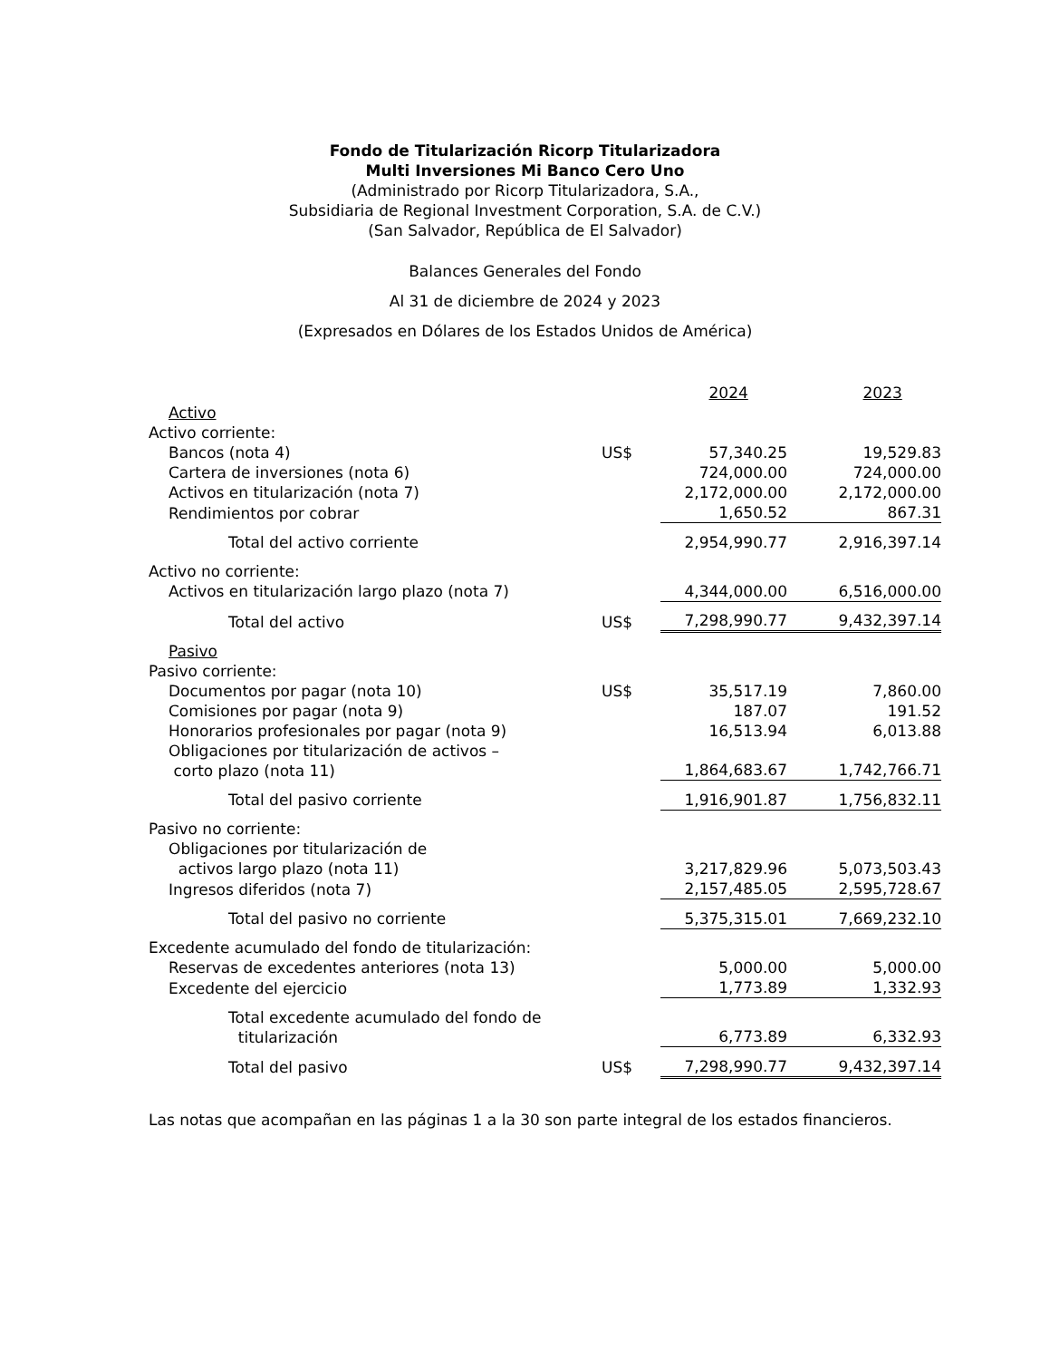Fondo de Titularización Ricorp Titularizadora
Multi Inversiones Mi Banco Cero Uno
(Administrado por Ricorp Titularizadora, S.A.,
Subsidiaria de Regional Investment Corporation, S.A. de C.V.)
(San Salvador, República de El Salvador)
Balances Generales del Fondo
Al 31 de diciembre de 2024 y 2023
(Expresados en Dólares de los Estados Unidos de América)
| | | 2024 | 2023 |
| Activo | | | |
| Activo corriente: | | | |
| Bancos (nota 4) | US$ | 57,340.25 | 19,529.83 |
| Cartera de inversiones (nota 6) | | 724,000.00 | 724,000.00 |
| Activos en titularización (nota 7) | | 2,172,000.00 | 2,172,000.00 |
| Rendimientos por cobrar | | 1,650.52 | 867.31 |
| Total del activo corriente | | 2,954,990.77 | 2,916,397.14 |
| Activo no corriente: | | | |
| Activos en titularización largo plazo (nota 7) | | 4,344,000.00 | 6,516,000.00 |
| Total del activo | US$ | 7,298,990.77 | 9,432,397.14 |
| Pasivo | | | |
| Pasivo corriente: | | | |
| Documentos por pagar (nota 10) | US$ | 35,517.19 | 7,860.00 |
| Comisiones por pagar (nota 9) | | 187.07 | 191.52 |
| Honorarios profesionales por pagar (nota 9) | | 16,513.94 | 6,013.88 |
| Obligaciones por titularización de activos – corto plazo (nota 11) | | 1,864,683.67 | 1,742,766.71 |
| Total del pasivo corriente | | 1,916,901.87 | 1,756,832.11 |
| Pasivo no corriente: | | | |
| Obligaciones por titularización de activos largo plazo (nota 11) | | 3,217,829.96 | 5,073,503.43 |
| Ingresos diferidos (nota 7) | | 2,157,485.05 | 2,595,728.67 |
| Total del pasivo no corriente | | 5,375,315.01 | 7,669,232.10 |
| Excedente acumulado del fondo de titularización: | | | |
| Reservas de excedentes anteriores (nota 13) | | 5,000.00 | 5,000.00 |
| Excedente del ejercicio | | 1,773.89 | 1,332.93 |
| Total excedente acumulado del fondo de titularización | | 6,773.89 | 6,332.93 |
| Total del pasivo | US$ | 7,298,990.77 | 9,432,397.14 |
Las notas que acompañan en las páginas 1 a la 30 son parte integral de los estados financieros.